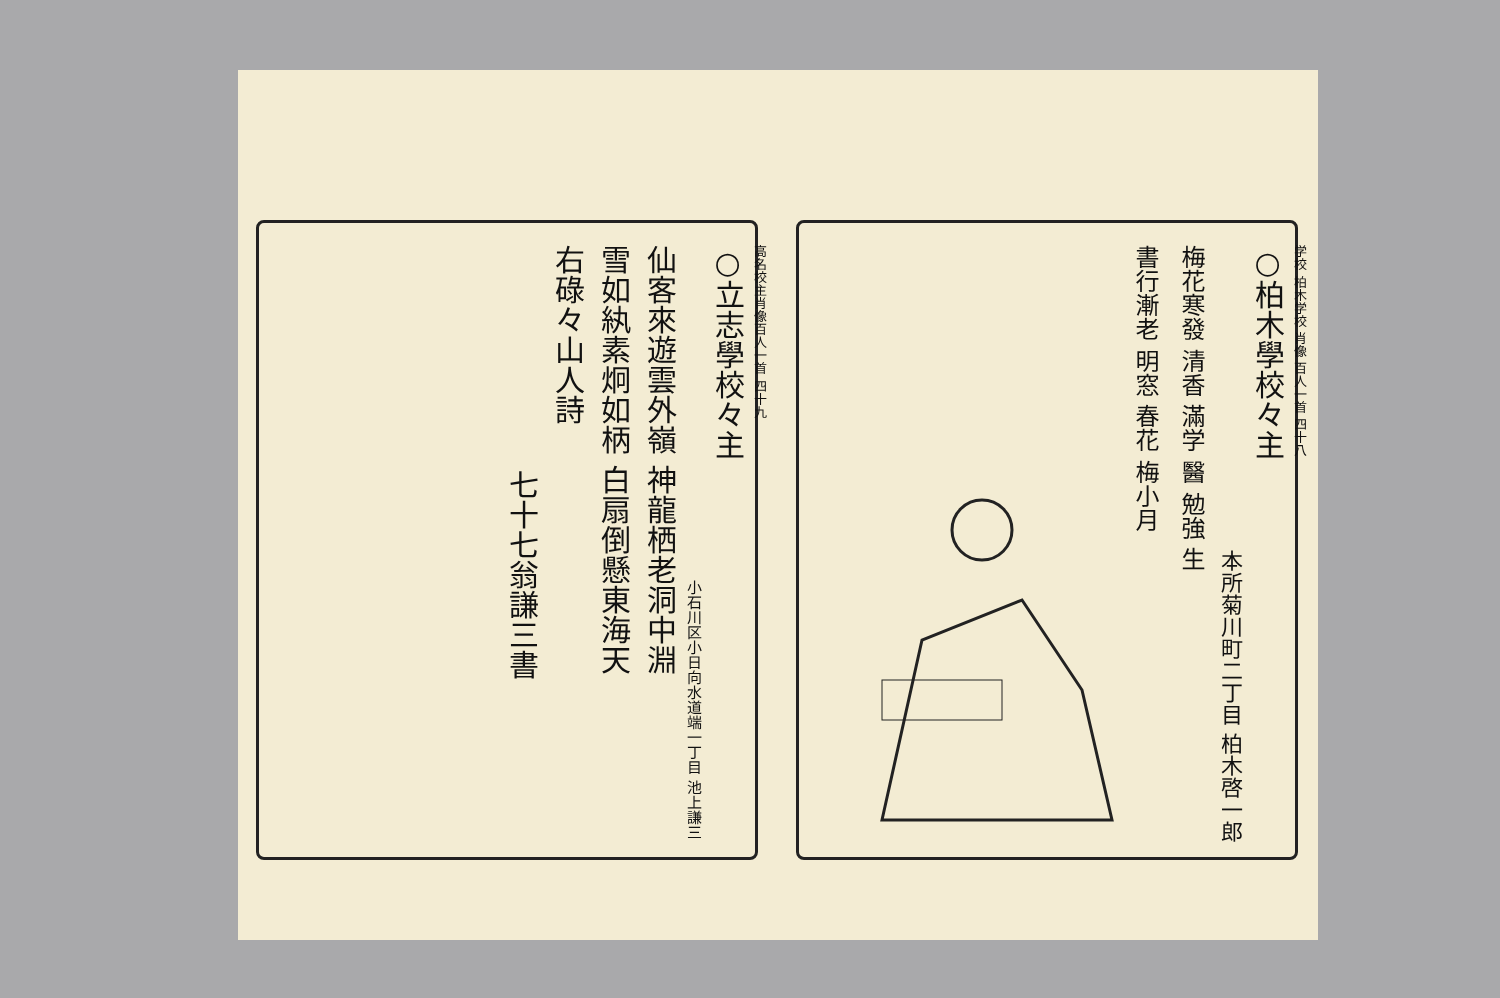高名校主肖像百人一首 四十九
○立志學校々主
小石川区小日向水道端一丁目 池上謙三
仙客來遊雲外嶺 神龍栖老洞中淵
雪如紈素炯如柄 白扇倒懸東海天
右碌々山人詩
七十七翁謙三書
学校 柏木学校 肖像 百人一首 四十八
○柏木學校々主
本所菊川町二丁目 柏木啓一郎
梅花寒發 清香 滿学 醫 勉強 生
書行漸老 明窓 春花 梅小月